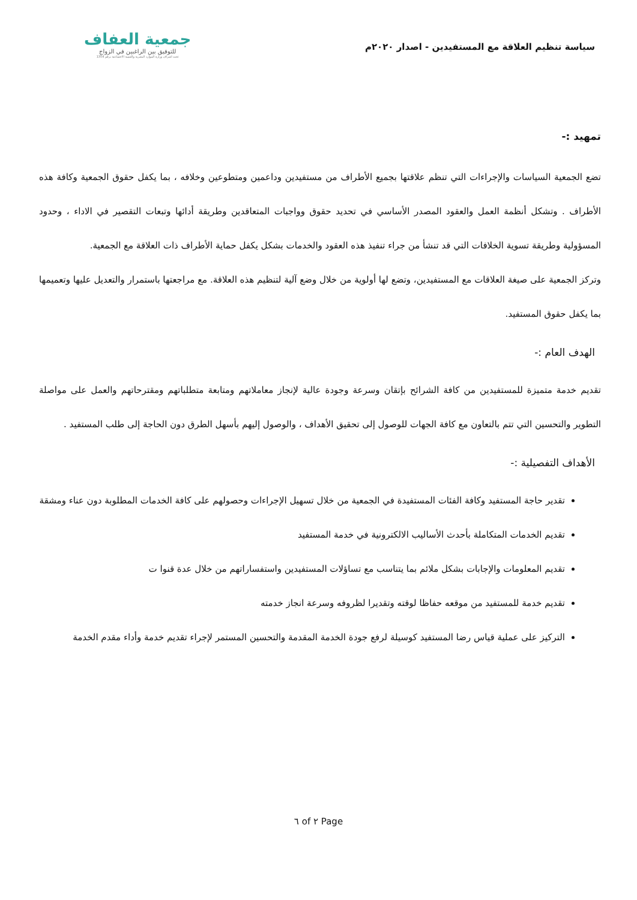سياسة تنظيم العلاقة مع المستفيدين - اصدار ٢٠٢٠م
جمعية العفاف
للتوفيق بين الراغبين في الزواج
تحت اشراف وزارة الموارد البشرية والتنمية الاجتماعية برقم 1354
تمهيد :-
تضع الجمعية السياسات والإجراءات التي تنظم علاقتها بجميع الأطراف من مستفيدين وداعمين ومتطوعين وخلافه ، بما يكفل حقوق الجمعية وكافة هذه الأطراف . وتشكل أنظمة العمل والعقود المصدر الأساسي في تحديد حقوق وواجبات المتعاقدين وطريقة أدائها وتبعات التقصير في الاداء ، وحدود المسؤولية وطريقة تسوية الخلافات التي قد تنشأ من جراء تنفيذ هذه العقود والخدمات بشكل يكفل حماية الأطراف ذات العلاقة مع الجمعية.
وتركز الجمعية على صيغة العلاقات مع المستفيدين، وتضع لها أولوية من خلال وضع آلية لتنظيم هذه العلاقة. مع مراجعتها باستمرار والتعديل عليها وتعميمها بما يكفل حقوق المستفيد.
الهدف العام :-
تقديم خدمة متميزة للمستفيدين من كافة الشرائح بإتقان وسرعة وجودة عالية لإنجاز معاملاتهم ومتابعة متطلباتهم ومقترحاتهم والعمل على مواصلة التطوير والتحسين التي تتم بالتعاون مع كافة الجهات للوصول إلى تحقيق الأهداف ، والوصول إليهم بأسهل الطرق دون الحاجة إلى طلب المستفيد .
الأهداف التفصيلية :-
تقدير حاجة المستفيد وكافة الفئات المستفيدة في الجمعية من خلال تسهيل الإجراءات وحصولهم على كافة الخدمات المطلوبة دون عناء ومشقة
تقديم الخدمات المتكاملة بأحدث الأساليب الالكترونية في خدمة المستفيد
تقديم المعلومات والإجابات بشكل ملائم بما يتناسب مع تساؤلات المستفيدين واستفساراتهم من خلال عدة قنوا ت
تقديم خدمة للمستفيد من موقعه حفاظا لوقته وتقديرا لظروفه وسرعة انجاز خدمته
التركيز على عملية قياس رضا المستفيد كوسيلة لرفع جودة الخدمة المقدمة والتحسين المستمر لإجراء تقديم خدمة وأداء مقدم الخدمة
Page ٢ of ٦